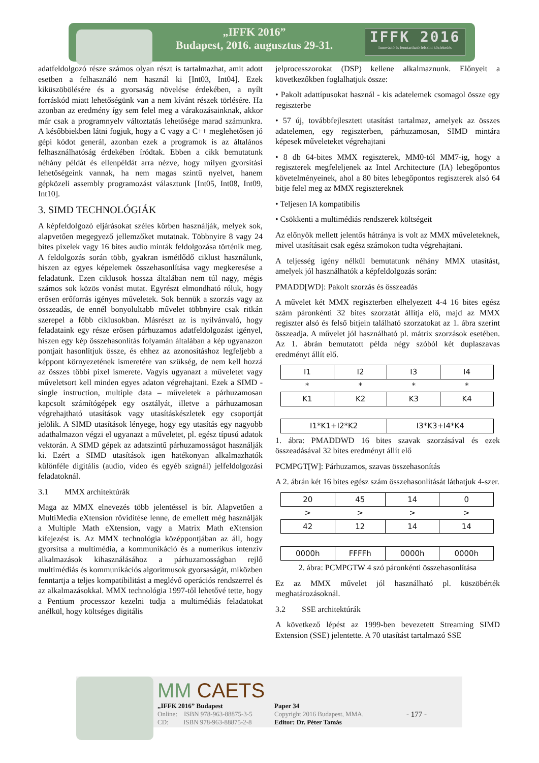„IFFK 2016”
Budapest, 2016. augusztus 29-31.
IFFK 2016
Innováció és fenntartható felszíni közlekedés
adatfeldolgozó része számos olyan részt is tartalmazhat, amit adott esetben a felhasználó nem használ ki [Int03, Int04]. Ezek kiküszöbölésére és a gyorsaság növelése érdekében, a nyílt forráskód miatt lehetőségünk van a nem kívánt részek törlésére. Ha azonban az eredmény így sem felel meg a várakozásainknak, akkor már csak a programnyelv változtatás lehetősége marad számunkra. A későbbiekben látni fogjuk, hogy a C vagy a C++ meglehetősen jó gépi kódot generál, azonban ezek a programok is az általános felhasználhatóság érdekében íródtak. Ebben a cikk bemutatunk néhány példát és ellenpéldát arra nézve, hogy milyen gyorsítási lehetőségeink vannak, ha nem magas szintű nyelvet, hanem gépközeli assembly programozást választunk [Int05, Int08, Int09, Int10].
3. SIMD TECHNOLÓGIÁK
A képfeldolgozó eljárásokat széles körben használják, melyek sok, alapvetően megegyező jellemzőket mutatnak. Többnyire 8 vagy 24 bites pixelek vagy 16 bites audio minták feldolgozása történik meg. A feldolgozás során több, gyakran ismétlődő ciklust használunk, hiszen az egyes képelemek összehasonlítása vagy megkeresése a feladatunk. Ezen ciklusok hossza általában nem túl nagy, mégis számos sok közös vonást mutat. Egyrészt elmondható róluk, hogy erősen erőforrás igényes műveletek. Sok bennük a szorzás vagy az összeadás, de ennél bonyolultabb művelet többnyire csak ritkán szerepel a főbb ciklusokban. Másrészt az is nyilvánvaló, hogy feladataink egy része erősen párhuzamos adatfeldolgozást igényel, hiszen egy kép összehasonlítás folyamán általában a kép ugyanazon pontjait hasonlítjuk össze, és ehhez az azonosításhoz legfeljebb a képpont környezetének ismeretére van szükség, de nem kell hozzá az összes többi pixel ismerete. Vagyis ugyanazt a műveletet vagy műveletsort kell minden egyes adaton végrehajtani. Ezek a SIMD - single instruction, multiple data – műveletek a párhuzamosan kapcsolt számítógépek egy osztályát, illetve a párhuzamosan végrehajtható utasítások vagy utasításkészletek egy csoportját jelölik. A SIMD utasítások lényege, hogy egy utasítás egy nagyobb adathalmazon végzi el ugyanazt a műveletet, pl. egész típusú adatok vektorán. A SIMD gépek az adatszintű párhuzamosságot használják ki. Ezért a SIMD utasítások igen hatékonyan alkalmazhatók különféle digitális (audio, video és egyéb szignál) jelfeldolgozási feladatoknál.
3.1 MMX architektúrák
Maga az MMX elnevezés több jelentéssel is bír. Alapvetően a MultiMedia eXtension rövidítése lenne, de emellett még használják a Multiple Math eXtension, vagy a Matrix Math eXtension kifejezést is. Az MMX technológia középpontjában az áll, hogy gyorsítsa a multimédia, a kommunikáció és a numerikus intenzív alkalmazások kihasználásához a párhuzamosságban rejlő multimédiás és kommunikációs algoritmusok gyorsaságát, miközben fenntartja a teljes kompatibilitást a meglévő operációs rendszerrel és az alkalmazásokkal. MMX technológia 1997-től lehetővé tette, hogy a Pentium processzor kezelni tudja a multimédiás feladatokat anélkül, hogy költséges digitális
jelprocesszorokat (DSP) kellene alkalmaznunk. Előnyeit a következőkben foglalhatjuk össze:
• Pakolt adattípusokat használ - kis adatelemek csomagol össze egy regiszterbe
• 57 új, továbbfejlesztett utasítást tartalmaz, amelyek az összes adatelemen, egy regiszterben, párhuzamosan, SIMD mintára képesek műveleteket végrehajtani
• 8 db 64-bites MMX regiszterek, MM0-tól MM7-ig, hogy a regiszterek megfeleljenek az Intel Architecture (IA) lebegőpontos követelményeinek, ahol a 80 bites lebegőpontos regiszterek alsó 64 bitje felel meg az MMX regisztereknek
• Teljesen IA kompatibilis
• Csökkenti a multimédiás rendszerek költségeit
Az előnyök mellett jelentős hátránya is volt az MMX műveleteknek, mivel utasításait csak egész számokon tudta végrehajtani.
A teljesség igény nélkül bemutatunk néhány MMX utasítást, amelyek jól használhatók a képfeldolgozás során:
PMADD[WD]: Pakolt szorzás és összeadás
A művelet két MMX regiszterben elhelyezett 4-4 16 bites egész szám páronkénti 32 bites szorzatát állítja elő, majd az MMX regiszter alsó és felső bitjein található szorzatokat az 1. ábra szerint összeadja. A művelet jól használható pl. mátrix szorzások esetében. Az 1. ábrán bemutatott példa négy szóból két duplaszavas eredményt állít elő.
| I1 | I2 | I3 | I4 |
| * | * | * | * |
| K1 | K2 | K3 | K4 |
| I1*K1+I2*K2 | | I3*K3+I4*K4 | |
1. ábra: PMADDWD 16 bites szavak szorzásával és ezek összeadásával 32 bites eredményt állít elő
PCMPGT[W]: Párhuzamos, szavas összehasonítás
A 2. ábrán két 16 bites egész szám összehasonlítását láthatjuk 4-szer.
| 20 | 45 | 14 | 0 |
| > | > | > | > |
| 42 | 12 | 14 | 14 |
| 0000h | FFFFh | 0000h | 0000h |
2. ábra: PCMPGTW 4 szó páronkénti összehasonlítása
Ez az MMX művelet jól használható pl. küszöbérték meghatározásoknál.
3.2 SSE architektúrák
A következő lépést az 1999-ben bevezetett Streaming SIMD Extension (SSE) jelentette. A 70 utasítást tartalmazó SSE
MM CAETS
„IFFK 2016” Budapest
Online: ISBN 978-963-88875-3-5
CD: ISBN 978-963-88875-2-8
Paper 34
Copyright 2016 Budapest, MMA.
Editor: Dr. Péter Tamás
- 177 -